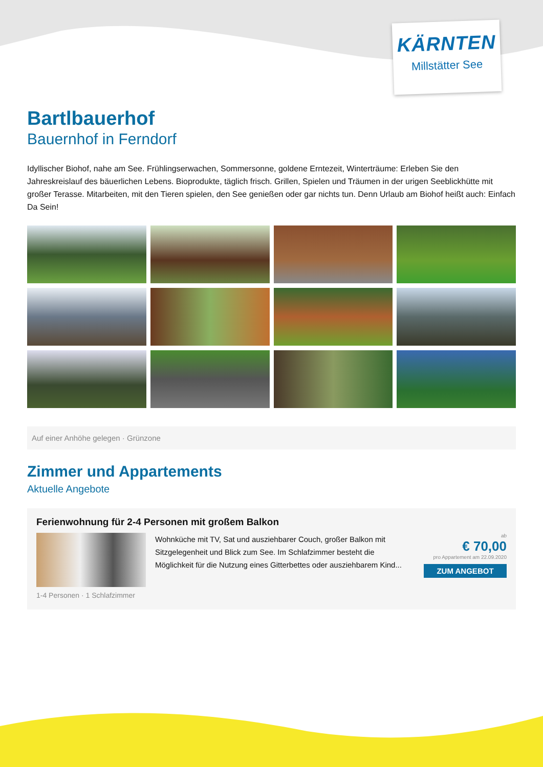KÄRNTEN
Millstätter See
Bartlbauerhof
Bauernhof in Ferndorf
Idyllischer Biohof, nahe am See. Frühlingserwachen, Sommersonne, goldene Erntezeit, Winterträume: Erleben Sie den Jahreskreislauf des bäuerlichen Lebens. Bioprodukte, täglich frisch. Grillen, Spielen und Träumen in der urigen Seeblickhütte mit großer Terasse. Mitarbeiten, mit den Tieren spielen, den See genießen oder gar nichts tun. Denn Urlaub am Biohof heißt auch: Einfach Da Sein!
Auf einer Anhöhe gelegen · Grünzone
Zimmer und Appartements
Aktuelle Angebote
Ferienwohnung für 2-4 Personen mit großem Balkon
Wohnküche mit TV, Sat und ausziehbarer Couch, großer Balkon mit Sitzgelegenheit und Blick zum See. Im Schlafzimmer besteht die Möglichkeit für die Nutzung eines Gitterbettes oder ausziehbarem Kind...
ab
€ 70,00
pro Appartement am 22.09.2020
ZUM ANGEBOT
1-4 Personen · 1 Schlafzimmer